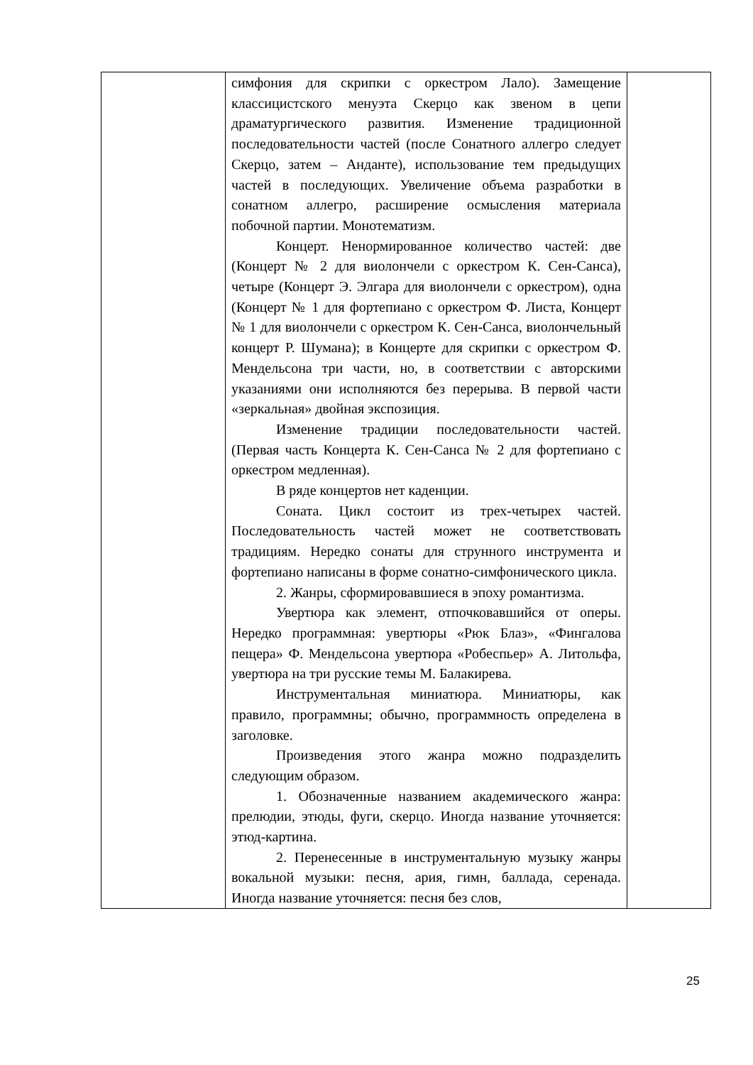| | симфония для скрипки с оркестром Лало). Замещение классицистского менуэта Скерцо как звеном в цепи драматургического развития. Изменение традиционной последовательности частей (после Сонатного аллегро следует Скерцо, затем – Анданте), использование тем предыдущих частей в последующих. Увеличение объема разработки в сонатном аллегро, расширение осмысления материала побочной партии. Монотематизм. Концерт. Ненормированное количество частей: две (Концерт № 2 для виолончели с оркестром К. Сен-Санса), четыре (Концерт Э. Элгара для виолончели с оркестром), одна (Концерт № 1 для фортепиано с оркестром Ф. Листа, Концерт № 1 для виолончели с оркестром К. Сен-Санса, виолончельный концерт Р. Шумана); в Концерте для скрипки с оркестром Ф. Мендельсона три части, но, в соответствии с авторскими указаниями они исполняются без перерыва. В первой части «зеркальная» двойная экспозиция. Изменение традиции последовательности частей. (Первая часть Концерта К. Сен-Санса № 2 для фортепиано с оркестром медленная). В ряде концертов нет каденции. Соната. Цикл состоит из трех-четырех частей. Последовательность частей может не соответствовать традициям. Нередко сонаты для струнного инструмента и фортепиано написаны в форме сонатно-симфонического цикла. 2. Жанры, сформировавшиеся в эпоху романтизма. Увертюра как элемент, отпочковавшийся от оперы. Нередко программная: увертюры «Рюк Блаз», «Фингалова пещера» Ф. Мендельсона увертюра «Робеспьер» А. Литольфа, увертюра на три русские темы М. Балакирева. Инструментальная миниатюра. Миниатюры, как правило, программны; обычно, программность определена в заголовке. Произведения этого жанра можно подразделить следующим образом. 1. Обозначенные названием академического жанра: прелюдии, этюды, фуги, скерцо. Иногда название уточняется: этюд-картина. 2. Перенесенные в инструментальную музыку жанры вокальной музыки: песня, ария, гимн, баллада, серенада. Иногда название уточняется: песня без слов, | |
25